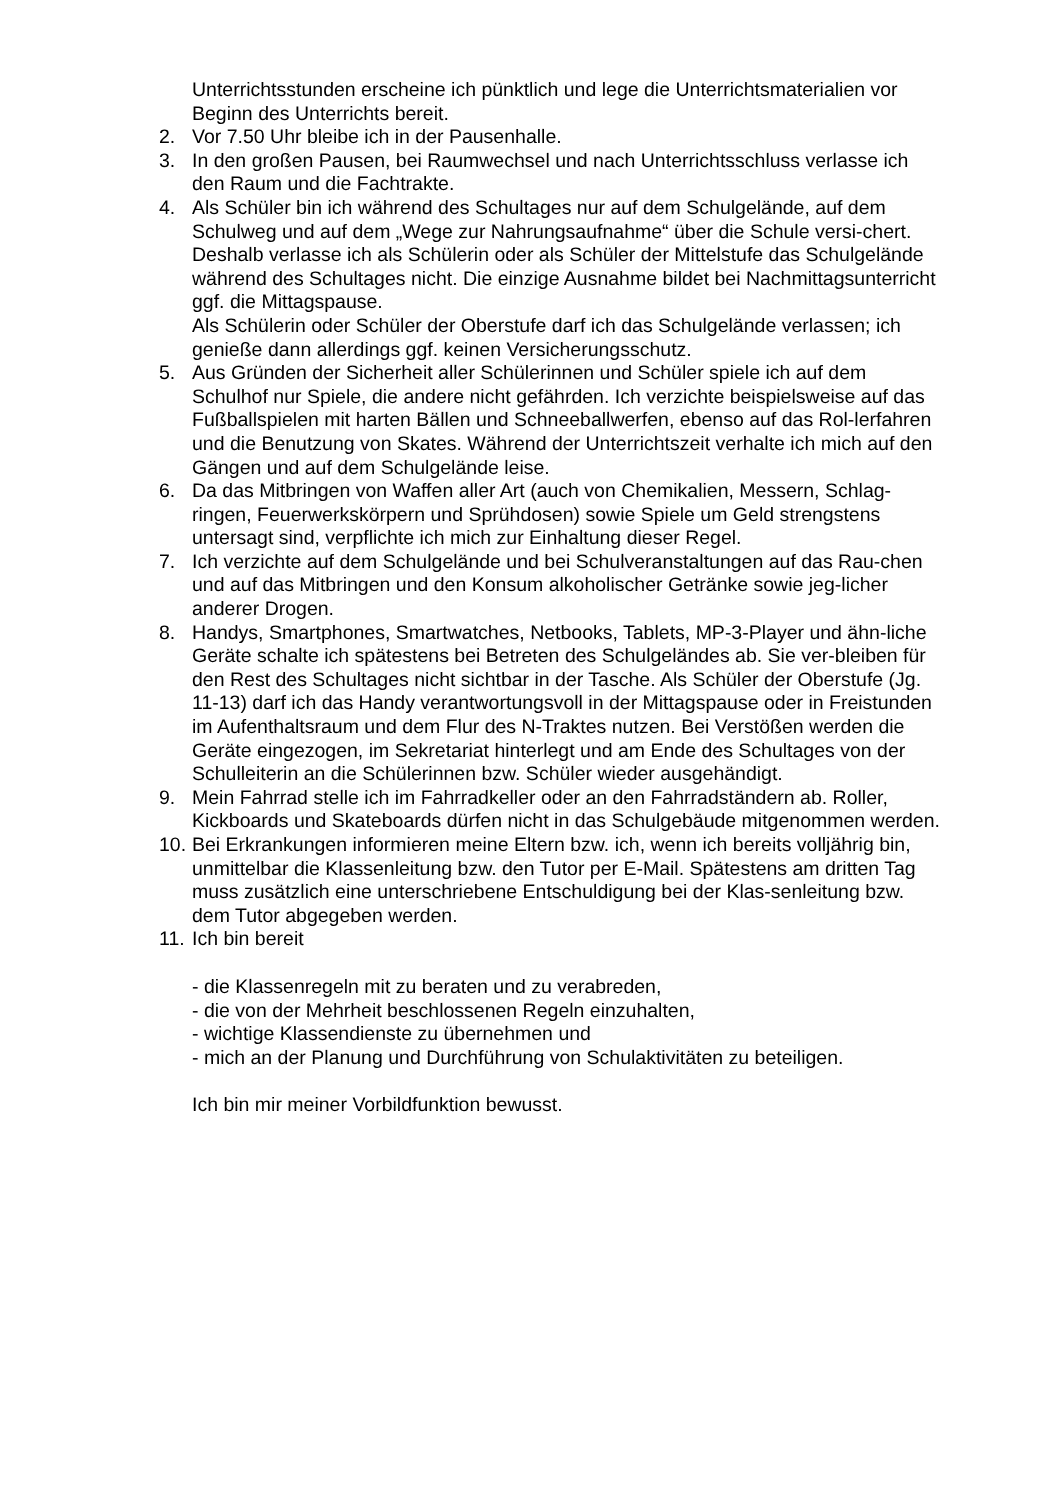Unterrichtsstunden erscheine ich pünktlich und lege die Unterrichtsmaterialien vor Beginn des Unterrichts bereit.
2. Vor 7.50 Uhr bleibe ich in der Pausenhalle.
3. In den großen Pausen, bei Raumwechsel und nach Unterrichtsschluss verlasse ich den Raum und die Fachtrakte.
4. Als Schüler bin ich während des Schultages nur auf dem Schulgelände, auf dem Schulweg und auf dem „Wege zur Nahrungsaufnahme“ über die Schule versi-chert. Deshalb verlasse ich als Schülerin oder als Schüler der Mittelstufe das Schulgelände während des Schultages nicht. Die einzige Ausnahme bildet bei Nachmittagsunterricht ggf. die Mittagspause.
Als Schülerin oder Schüler der Oberstufe darf ich das Schulgelände verlassen; ich genieße dann allerdings ggf. keinen Versicherungsschutz.
5. Aus Gründen der Sicherheit aller Schülerinnen und Schüler spiele ich auf dem Schulhof nur Spiele, die andere nicht gefährden. Ich verzichte beispielsweise auf das Fußballspielen mit harten Bällen und Schneeballwerfen, ebenso auf das Rol-lerfahren und die Benutzung von Skates. Während der Unterrichtszeit verhalte ich mich auf den Gängen und auf dem Schulgelände leise.
6. Da das Mitbringen von Waffen aller Art (auch von Chemikalien, Messern, Schlag-ringen, Feuerwerkskörpern und Sprühdosen) sowie Spiele um Geld strengstens untersagt sind, verpflichte ich mich zur Einhaltung dieser Regel.
7. Ich verzichte auf dem Schulgelände und bei Schulveranstaltungen auf das Rau-chen und auf das Mitbringen und den Konsum alkoholischer Getränke sowie jeg-licher anderer Drogen.
8. Handys, Smartphones, Smartwatches, Netbooks, Tablets, MP-3-Player und ähn-liche Geräte schalte ich spätestens bei Betreten des Schulgeländes ab. Sie ver-bleiben für den Rest des Schultages nicht sichtbar in der Tasche. Als Schüler der Oberstufe (Jg. 11-13) darf ich das Handy verantwortungsvoll in der Mittagspause oder in Freistunden im Aufenthaltsraum und dem Flur des N-Traktes nutzen. Bei Verstößen werden die Geräte eingezogen, im Sekretariat hinterlegt und am Ende des Schultages von der Schulleiterin an die Schülerinnen bzw. Schüler wieder ausgehändigt.
9. Mein Fahrrad stelle ich im Fahrradkeller oder an den Fahrradständern ab. Roller, Kickboards und Skateboards dürfen nicht in das Schulgebäude mitgenommen werden.
10. Bei Erkrankungen informieren meine Eltern bzw. ich, wenn ich bereits volljährig bin, unmittelbar die Klassenleitung bzw. den Tutor per E-Mail. Spätestens am dritten Tag muss zusätzlich eine unterschriebene Entschuldigung bei der Klas-senleitung bzw. dem Tutor abgegeben werden.
11. Ich bin bereit
- die Klassenregeln mit zu beraten und zu verabreden,
- die von der Mehrheit beschlossenen Regeln einzuhalten,
- wichtige Klassendienste zu übernehmen und
- mich an der Planung und Durchführung von Schulaktivitäten zu beteiligen.
Ich bin mir meiner Vorbildfunktion bewusst.